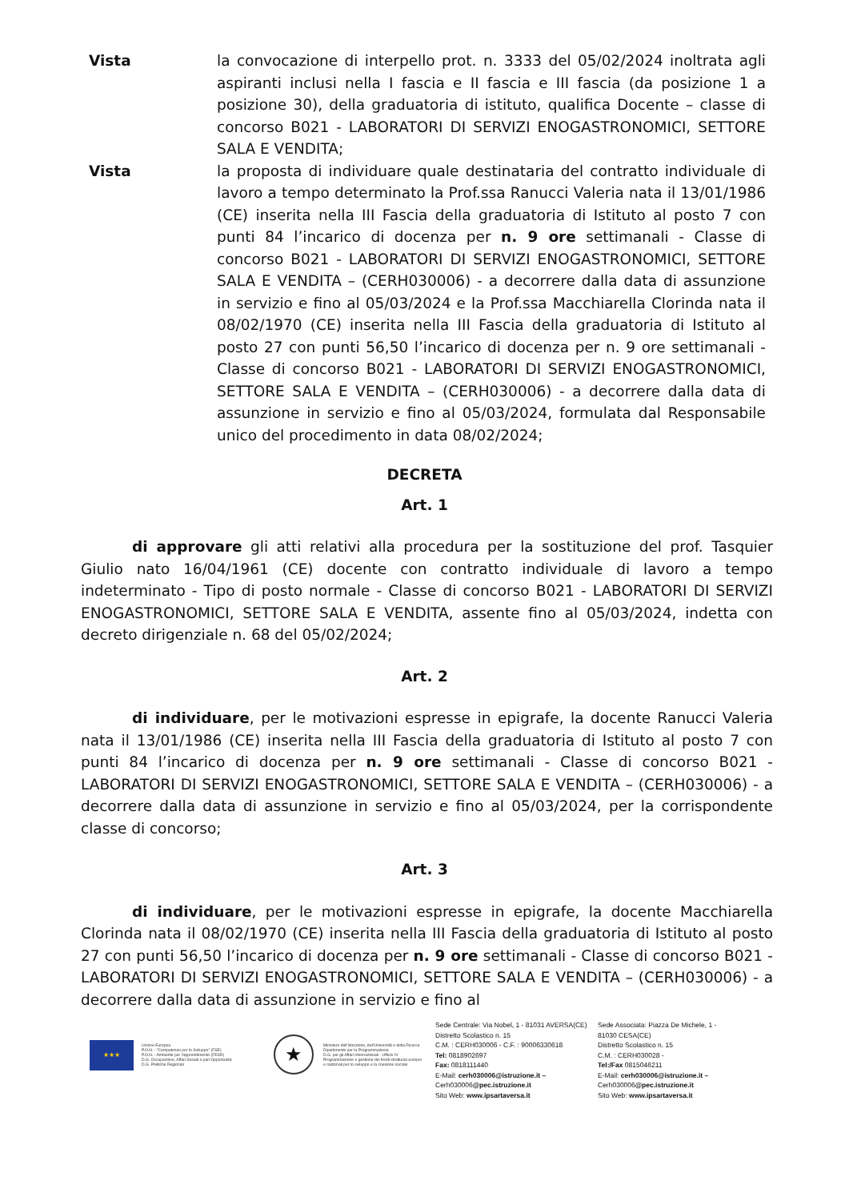Vista la convocazione di interpello prot. n. 3333 del 05/02/2024 inoltrata agli aspiranti inclusi nella I fascia e II fascia e III fascia (da posizione 1 a posizione 30), della graduatoria di istituto, qualifica Docente – classe di concorso B021 - LABORATORI DI SERVIZI ENOGASTRONOMICI, SETTORE SALA E VENDITA;
Vista la proposta di individuare quale destinataria del contratto individuale di lavoro a tempo determinato la Prof.ssa Ranucci Valeria nata il 13/01/1986 (CE) inserita nella III Fascia della graduatoria di Istituto al posto 7 con punti 84 l’incarico di docenza per n. 9 ore settimanali - Classe di concorso B021 - LABORATORI DI SERVIZI ENOGASTRONOMICI, SETTORE SALA E VENDITA – (CERH030006) - a decorrere dalla data di assunzione in servizio e fino al 05/03/2024 e la Prof.ssa Macchiarella Clorinda nata il 08/02/1970 (CE) inserita nella III Fascia della graduatoria di Istituto al posto 27 con punti 56,50 l’incarico di docenza per n. 9 ore settimanali - Classe di concorso B021 - LABORATORI DI SERVIZI ENOGASTRONOMICI, SETTORE SALA E VENDITA – (CERH030006) - a decorrere dalla data di assunzione in servizio e fino al 05/03/2024, formulata dal Responsabile unico del procedimento in data 08/02/2024;
DECRETA
Art. 1
di approvare gli atti relativi alla procedura per la sostituzione del prof. Tasquier Giulio nato 16/04/1961 (CE) docente con contratto individuale di lavoro a tempo indeterminato - Tipo di posto normale - Classe di concorso B021 - LABORATORI DI SERVIZI ENOGASTRONOMICI, SETTORE SALA E VENDITA, assente fino al 05/03/2024, indetta con decreto dirigenziale n. 68 del 05/02/2024;
Art. 2
di individuare, per le motivazioni espresse in epigrafe, la docente Ranucci Valeria nata il 13/01/1986 (CE) inserita nella III Fascia della graduatoria di Istituto al posto 7 con punti 84 l’incarico di docenza per n. 9 ore settimanali - Classe di concorso B021 - LABORATORI DI SERVIZI ENOGASTRONOMICI, SETTORE SALA E VENDITA – (CERH030006) - a decorrere dalla data di assunzione in servizio e fino al 05/03/2024, per la corrispondente classe di concorso;
Art. 3
di individuare, per le motivazioni espresse in epigrafe, la docente Macchiarella Clorinda nata il 08/02/1970 (CE) inserita nella III Fascia della graduatoria di Istituto al posto 27 con punti 56,50 l’incarico di docenza per n. 9 ore settimanali - Classe di concorso B021 - LABORATORI DI SERVIZI ENOGASTRONOMICI, SETTORE SALA E VENDITA – (CERH030006) - a decorrere dalla data di assunzione in servizio e fino al
★★★
Unione Europea
P.O.N. - "Competenze per lo Sviluppo" (FSE)
P.O.N. - Ambiente per l'apprendimento (FESR)
D.G. Occupazione, Affari Sociali e pari Opportunità
D.G. Politiche Regionali
★
Ministero dell'Istruzione, dell'Università e della Ricerca
Dipartimento per la Programmazione
D.G. per gli Affari Internazionali - Ufficio IV
Programmazione e gestione dei fondi strutturali europei
e nazionali per lo sviluppo e la coesione sociale
Sede Centrale: Via Nobel, 1 - 81031 AVERSA(CE)
Distretto Scolastico n. 15
C.M. : CERH030006 - C.F. : 90006330618
Tel: 0818902697
Fax: 0818111440
E-Mail: cerh030006@istruzione.it – Cerh030006@pec.istruzione.it
Sito Web: www.ipsartaversa.it
Sede Associata: Piazza De Michele, 1 - 81030 CESA(CE)
Distretto Scolastico n. 15
C.M. : CERH030028 -
Tel:/Fax 0815046211
E-Mail: cerh030006@istruzione.it – Cerh030006@pec.istruzione.it
Sito Web: www.ipsartaversa.it